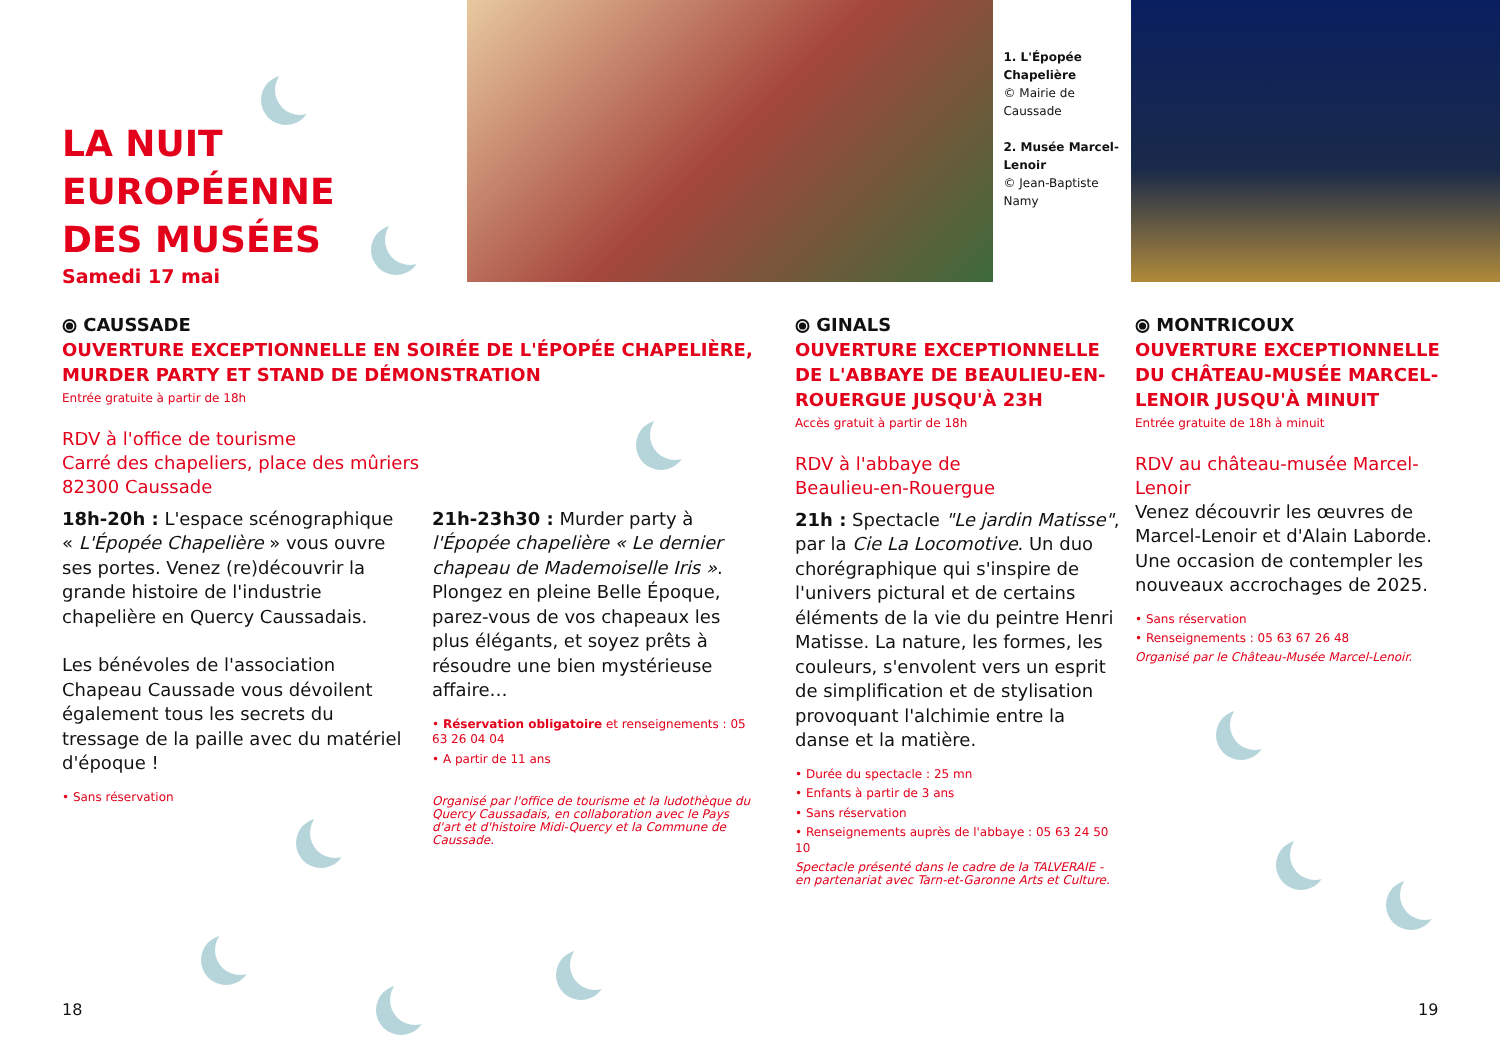LA NUIT
EUROPÉENNE
DES MUSÉES
Samedi 17 mai
1. L'Épopée Chapelière
© Mairie de Caussade
2. Musée Marcel-Lenoir
© Jean-Baptiste Namy
⦿ CAUSSADE
OUVERTURE EXCEPTIONNELLE EN SOIRÉE DE L'ÉPOPÉE CHAPELIÈRE, MURDER PARTY ET STAND DE DÉMONSTRATION
Entrée gratuite à partir de 18h
RDV à l'office de tourisme
Carré des chapeliers, place des mûriers
82300 Caussade
18h-20h : L'espace scénographique « L'Épopée Chapelière » vous ouvre ses portes. Venez (re)découvrir la grande histoire de l'industrie chapelière en Quercy Caussadais.
Les bénévoles de l'association Chapeau Caussade vous dévoilent également tous les secrets du tressage de la paille avec du matériel d'époque !
• Sans réservation
21h-23h30 : Murder party à l'Épopée chapelière « Le dernier chapeau de Mademoiselle Iris ». Plongez en pleine Belle Époque, parez-vous de vos chapeaux les plus élégants, et soyez prêts à résoudre une bien mystérieuse affaire…
• Réservation obligatoire et renseignements : 05 63 26 04 04
• A partir de 11 ans
Organisé par l'office de tourisme et la ludothèque du Quercy Caussadais, en collaboration avec le Pays d'art et d'histoire Midi-Quercy et la Commune de Caussade.
⦿ GINALS
OUVERTURE EXCEPTIONNELLE DE L'ABBAYE DE BEAULIEU-EN-ROUERGUE JUSQU'À 23H
Accès gratuit à partir de 18h
RDV à l'abbaye de
Beaulieu-en-Rouergue
21h : Spectacle "Le jardin Matisse", par la Cie La Locomotive. Un duo chorégraphique qui s'inspire de l'univers pictural et de certains éléments de la vie du peintre Henri Matisse. La nature, les formes, les couleurs, s'envolent vers un esprit de simplification et de stylisation provoquant l'alchimie entre la danse et la matière.
• Durée du spectacle : 25 mn
• Enfants à partir de 3 ans
• Sans réservation
• Renseignements auprès de l'abbaye : 05 63 24 50 10
Spectacle présenté dans le cadre de la TALVERAIE - en partenariat avec Tarn-et-Garonne Arts et Culture.
⦿ MONTRICOUX
OUVERTURE EXCEPTIONNELLE DU CHÂTEAU-MUSÉE MARCEL-LENOIR JUSQU'À MINUIT
Entrée gratuite de 18h à minuit
RDV au château-musée Marcel-Lenoir
Venez découvrir les œuvres de Marcel-Lenoir et d'Alain Laborde. Une occasion de contempler les nouveaux accrochages de 2025.
• Sans réservation
• Renseignements : 05 63 67 26 48
Organisé par le Château-Musée Marcel-Lenoir.
18 19